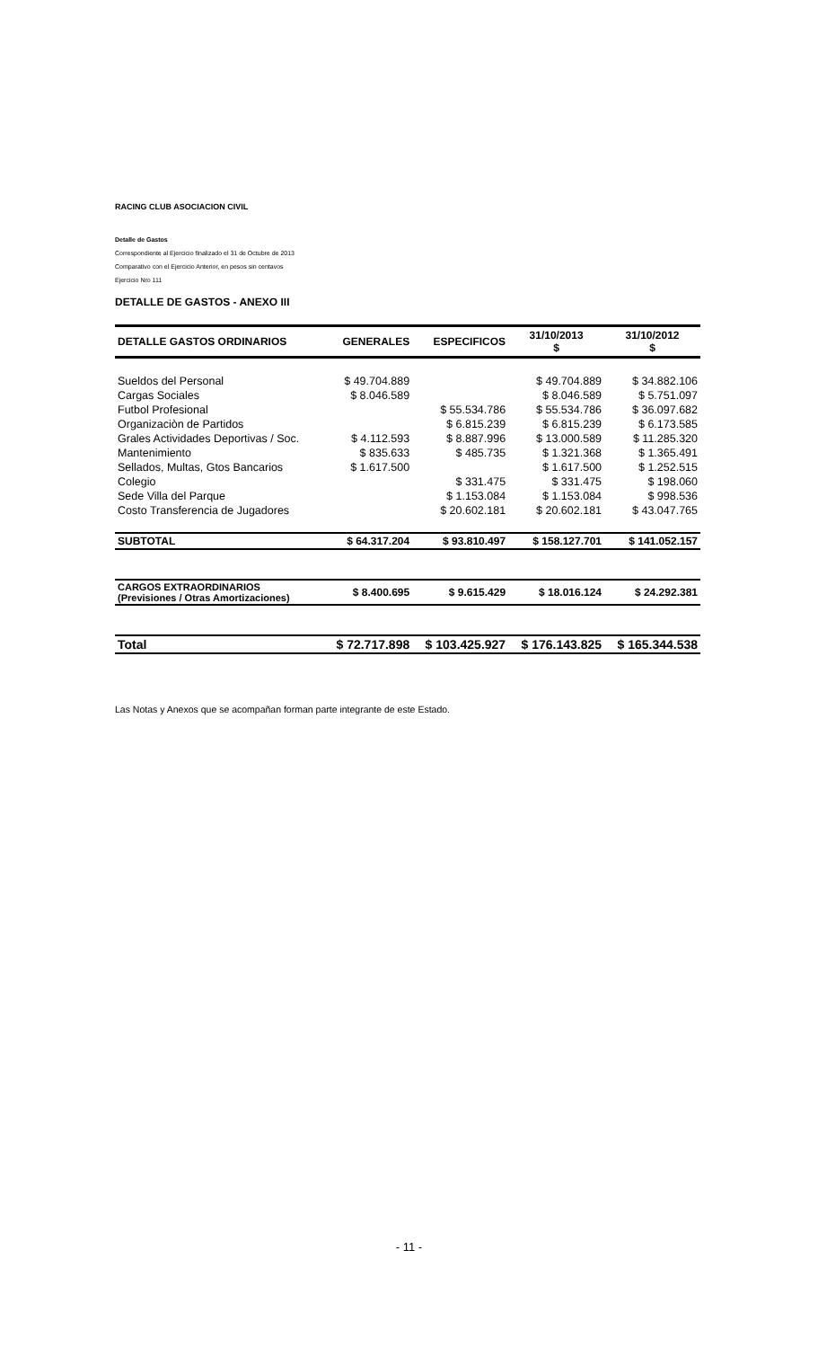RACING CLUB ASOCIACION CIVIL
Detalle de Gastos
Correspondiente al Ejercicio finalizado el 31 de Octubre de 2013
Comparativo con el Ejercicio Anterior, en pesos sin centavos
Ejercicio Nro 111
DETALLE DE GASTOS - ANEXO III
| DETALLE GASTOS ORDINARIOS | GENERALES | ESPECIFICOS | 31/10/2013 $ | 31/10/2012 $ |
| --- | --- | --- | --- | --- |
| Sueldos del Personal | $ 49.704.889 | | $ 49.704.889 | $ 34.882.106 |
| Cargas Sociales | $ 8.046.589 | | $ 8.046.589 | $ 5.751.097 |
| Futbol Profesional | | $ 55.534.786 | $ 55.534.786 | $ 36.097.682 |
| Organizaciòn de Partidos | | $ 6.815.239 | $ 6.815.239 | $ 6.173.585 |
| Grales Actividades Deportivas / Soc. | $ 4.112.593 | $ 8.887.996 | $ 13.000.589 | $ 11.285.320 |
| Mantenimiento | $ 835.633 | $ 485.735 | $ 1.321.368 | $ 1.365.491 |
| Sellados, Multas, Gtos Bancarios | $ 1.617.500 | | $ 1.617.500 | $ 1.252.515 |
| Colegio | | $ 331.475 | $ 331.475 | $ 198.060 |
| Sede Villa del Parque | | $ 1.153.084 | $ 1.153.084 | $ 998.536 |
| Costo Transferencia de Jugadores | | $ 20.602.181 | $ 20.602.181 | $ 43.047.765 |
| SUBTOTAL | $ 64.317.204 | $ 93.810.497 | $ 158.127.701 | $ 141.052.157 |
| CARGOS EXTRAORDINARIOS (Previsiones / Otras Amortizaciones) | $ 8.400.695 | $ 9.615.429 | $ 18.016.124 | $ 24.292.381 |
| Total | $ 72.717.898 | $ 103.425.927 | $ 176.143.825 | $ 165.344.538 |
Las Notas y Anexos que se acompañan forman parte integrante de este Estado.
- 11 -